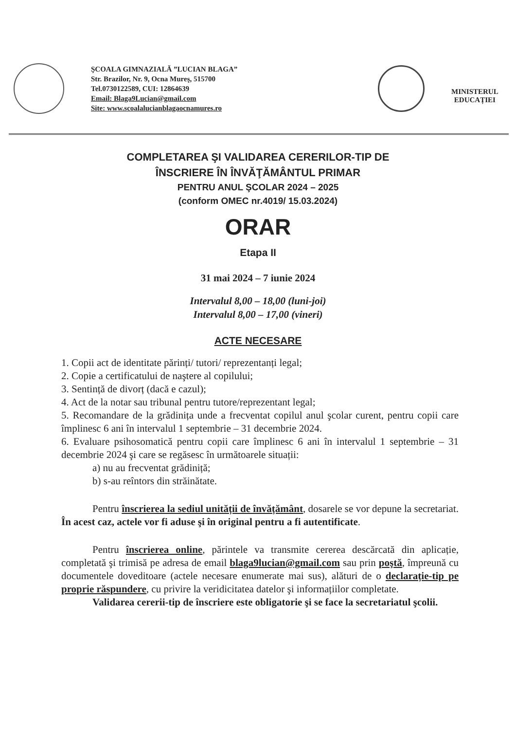ŞCOALA GIMNAZIALĂ ”LUCIAN BLAGA”
Str. Brazilor, Nr. 9, Ocna Mureş, 515700
Tel.0730122589, CUI: 12864639
Email: Blaga9Lucian@gmail.com
Site: www.scoalalucianblagaocnamures.ro
MINISTERUL
EDUCAȚIEI
COMPLETAREA ŞI VALIDAREA CERERILOR-TIP DE
ÎNSCRIERE ÎN ÎNVĂŢĂMÂNTUL PRIMAR
PENTRU ANUL ŞCOLAR 2024 – 2025
(conform OMEC nr.4019/ 15.03.2024)
ORAR
Etapa II
31 mai 2024 – 7 iunie 2024
Intervalul 8,00 – 18,00 (luni-joi)
Intervalul 8,00 – 17,00 (vineri)
ACTE NECESARE
1. Copii act de identitate părinți/ tutori/ reprezentanți legal;
2. Copie a certificatului de naştere al copilului;
3. Sentință de divorț (dacă e cazul);
4. Act de la notar sau tribunal pentru tutore/reprezentant legal;
5. Recomandare de la grădinița unde a frecventat copilul anul şcolar curent, pentru copii care împlinesc 6 ani în intervalul 1 septembrie – 31 decembrie 2024.
6. Evaluare psihosomatică pentru copii care împlinesc 6 ani în intervalul 1 septembrie – 31 decembrie 2024 şi care se regăsesc în următoarele situații:
a) nu au frecventat grădiniță;
b) s-au reîntors din străinătate.
Pentru înscrierea la sediul unității de învățământ, dosarele se vor depune la secretariat. În acest caz, actele vor fi aduse şi în original pentru a fi autentificate.
Pentru înscrierea online, părintele va transmite cererea descărcată din aplicație, completată şi trimisă pe adresa de email blaga9lucian@gmail.com sau prin poştă, împreună cu documentele doveditoare (actele necesare enumerate mai sus), alături de o declarație-tip pe proprie răspundere, cu privire la veridicitatea datelor şi informațiilor completate.
Validarea cererii-tip de înscriere este obligatorie şi se face la secretariatul şcolii.